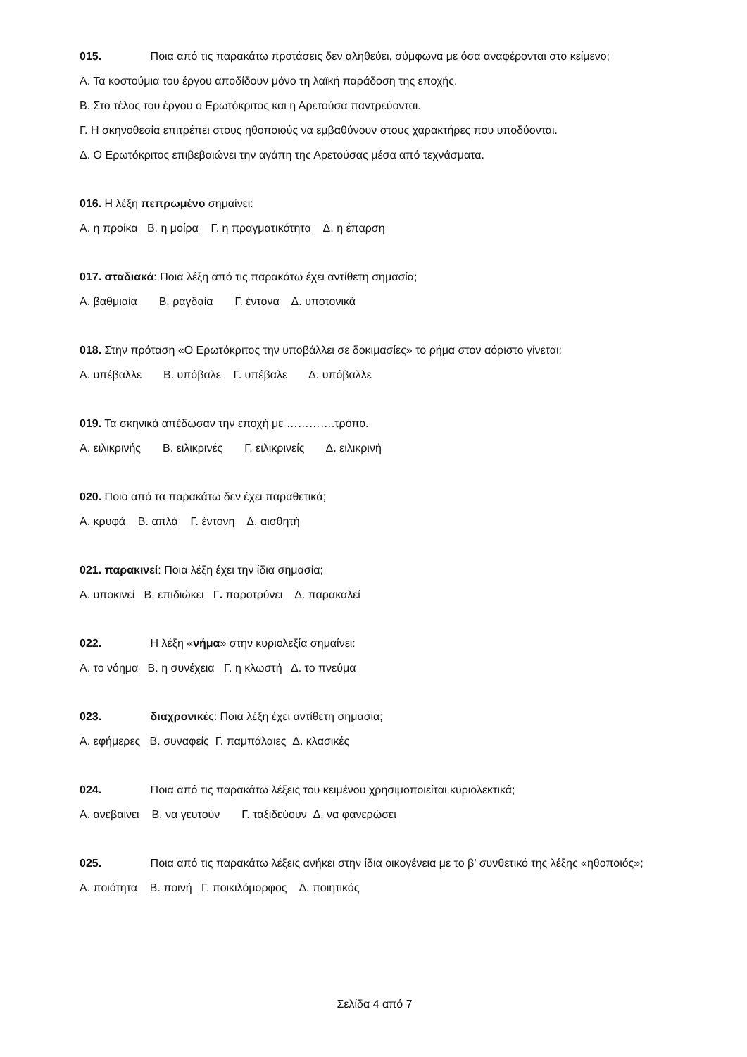015. Ποια από τις παρακάτω προτάσεις δεν αληθεύει, σύμφωνα με όσα αναφέρονται στο κείμενο;
Α. Τα κοστούμια του έργου αποδίδουν μόνο τη λαϊκή παράδοση της εποχής.
Β. Στο τέλος του έργου ο Ερωτόκριτος και η Αρετούσα παντρεύονται.
Γ. Η σκηνοθεσία επιτρέπει στους ηθοποιούς να εμβαθύνουν στους χαρακτήρες που υποδύονται.
Δ. Ο Ερωτόκριτος επιβεβαιώνει την αγάπη της Αρετούσας μέσα από τεχνάσματα.
016. Η λέξη πεπρωμένο σημαίνει:
Α. η προίκα Β. η μοίρα Γ. η πραγματικότητα Δ. η έπαρση
017. σταδιακά: Ποια λέξη από τις παρακάτω έχει αντίθετη σημασία;
Α. βαθμιαία Β. ραγδαία Γ. έντονα Δ. υποτονικά
018. Στην πρόταση «Ο Ερωτόκριτος την υποβάλλει σε δοκιμασίες» το ρήμα στον αόριστο γίνεται:
Α. υπέβαλλε Β. υπόβαλε Γ. υπέβαλε Δ. υπόβαλλε
019. Τα σκηνικά απέδωσαν την εποχή με ………….τρόπο.
Α. ειλικρινής Β. ειλικρινές Γ. ειλικρινείς Δ. ειλικρινή
020. Ποιο από τα παρακάτω δεν έχει παραθετικά;
Α. κρυφά Β. απλά Γ. έντονη Δ. αισθητή
021. παρακινεί: Ποια λέξη έχει την ίδια σημασία;
Α. υποκινεί Β. επιδιώκει Γ. παροτρύνει Δ. παρακαλεί
022. Η λέξη «νήμα» στην κυριολεξία σημαίνει:
Α. το νόημα Β. η συνέχεια Γ. η κλωστή Δ. το πνεύμα
023. διαχρονικές: Ποια λέξη έχει αντίθετη σημασία;
Α. εφήμερες Β. συναφείς Γ. παμπάλαιες Δ. κλασικές
024. Ποια από τις παρακάτω λέξεις του κειμένου χρησιμοποιείται κυριολεκτικά;
Α. ανεβαίνει Β. να γευτούν Γ. ταξιδεύουν Δ. να φανερώσει
025. Ποια από τις παρακάτω λέξεις ανήκει στην ίδια οικογένεια με το β’ συνθετικό της λέξης «ηθοποιός»;
Α. ποιότητα Β. ποινή Γ. ποικιλόμορφος Δ. ποιητικός
Σελίδα 4 από 7